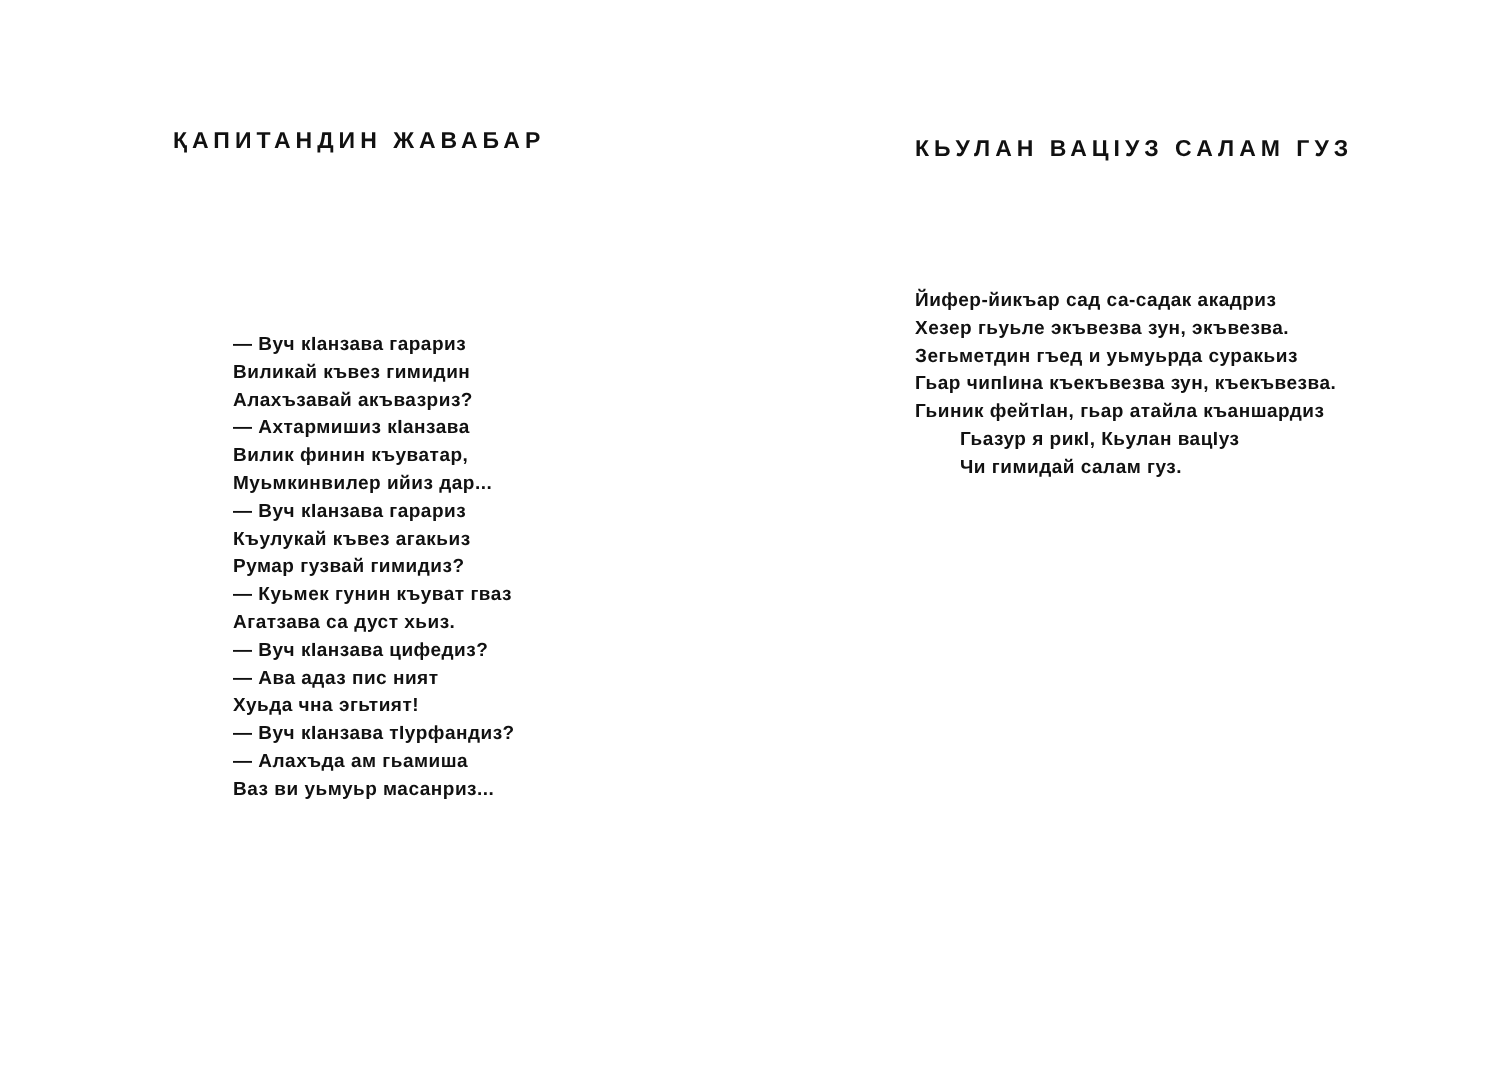ҚАПИТАНДИН ЖАВАБАР
— Вуч кӀанзава гарариз
Виликай къвез гимидин
Алахъзавай акъвазриз?
— Ахтармишиз кӀанзава
Вилик финин къуватар,
Муьмкинвилер ийиз дар...
— Вуч кӀанзава гарариз
Къулукай къвез агакьиз
Румар гузвай гимидиз?
— Куьмек гунин къуват гваз
Агатзава са дуст хьиз.
— Вуч кӀанзава цифедиз?
— Ава адаз пис ният
Хуьда чна эгьтият!
— Вуч кӀанзава тӀурфандиз?
— Алахъда ам гьамиша
Ваз ви уьмуьр масанриз...
КЬУЛАН ВАЦӀУЗ САЛАМ ГУЗ
Йифер-йикъар сад са-садак акадриз
Хезер гьуьле экъвезва зун, экъвезва.
Зегьметдин гъед и уьмуьрда суракьиз
Гьар чипӀина къекъвезва зун, къекъвезва.
Гьиник фейтӀан, гьар атайла къаншардиз
Гьазур я рикӀ, Кьулан вацӀуз
Чи гимидай салам гуз.